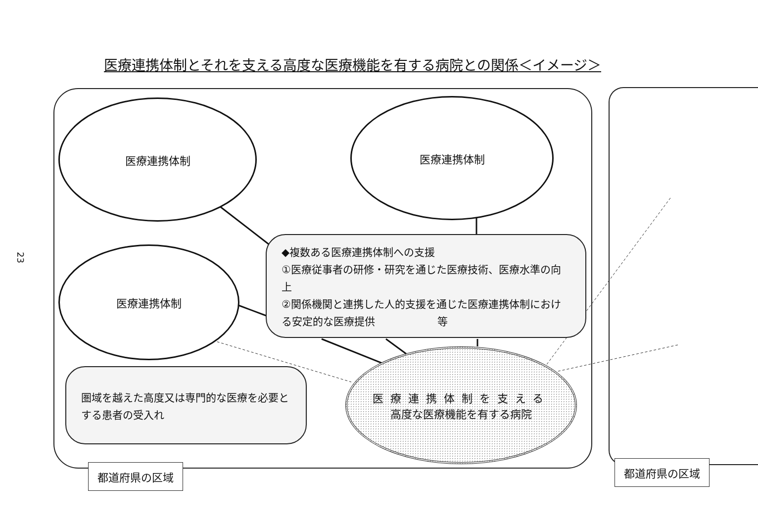医療連携体制とそれを支える高度な医療機能を有する病院との関係＜イメージ＞
23
医療連携体制 医療連携体制
医療連携体制
◆複数ある医療連携体制への支援
①医療従事者の研修・研究を通じた医療技術、医療水準の向上
②関係機関と連携した人的支援を通じた医療連携体制における安定的な医療提供　　　　　　等
圏域を越えた高度又は専門的な医療を必要とする患者の受入れ
医療連携体制を支える
高度な医療機能を有する病院
都道府県の区域 都道府県の区域